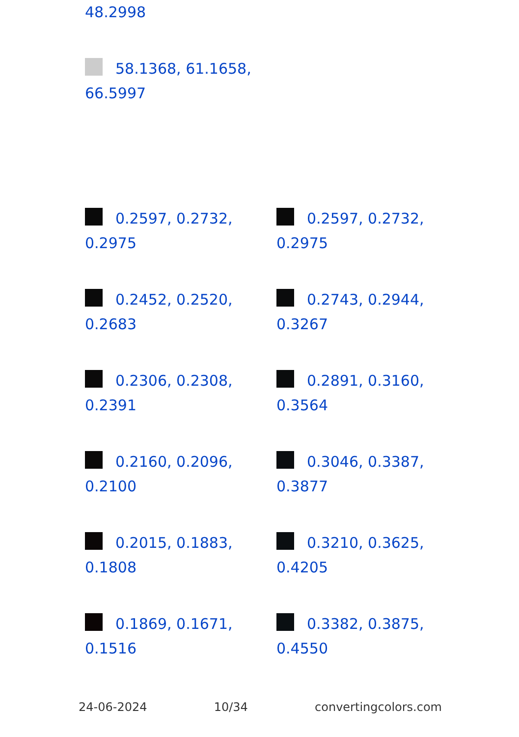48.2998
58.1368, 61.1658, 66.5997
0.2597, 0.2732, 0.2975
0.2597, 0.2732, 0.2975
0.2452, 0.2520, 0.2683
0.2743, 0.2944, 0.3267
0.2306, 0.2308, 0.2391
0.2891, 0.3160, 0.3564
0.2160, 0.2096, 0.2100
0.3046, 0.3387, 0.3877
0.2015, 0.1883, 0.1808
0.3210, 0.3625, 0.4205
0.1869, 0.1671, 0.1516
0.3382, 0.3875, 0.4550
24-06-2024 10/34 convertingcolors.com